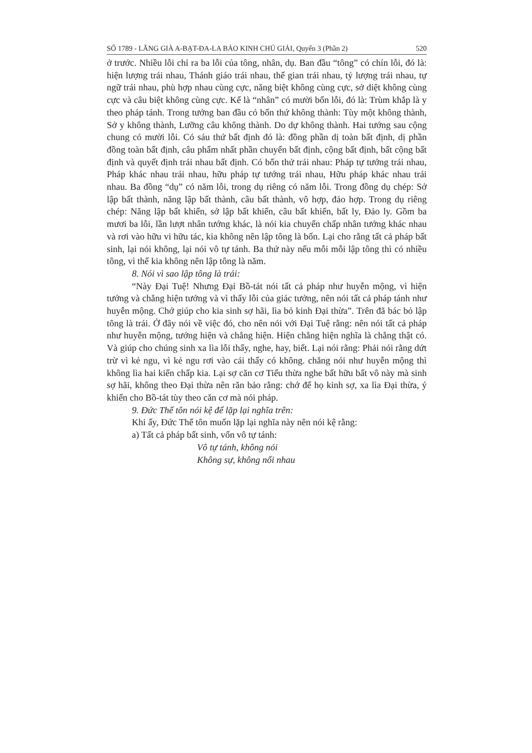SỐ 1789 - LĂNG GIÀ A-BẠT-ĐA-LA BẢO KINH CHÚ GIẢI, Quyển 3 (Phần 2) 520
ở trước. Nhiều lỗi chỉ ra ba lỗi của tông, nhân, dụ. Ban đầu “tông” có chín lỗi, đó là: hiện lượng trái nhau, Thánh giáo trái nhau, thế gian trái nhau, tỷ lượng trái nhau, tự ngữ trái nhau, phù hợp nhau cùng cực, năng biệt không cùng cực, sở diệt không cùng cực và câu biệt không cùng cực. Kế là “nhân” có mười bốn lỗi, đó là: Trùm khắp là y theo pháp tánh. Trong tướng ban đầu có bốn thứ không thành: Tùy một không thành, Sở y không thành, Lưỡng câu không thành. Do dự không thành. Hai tướng sau cộng chung có mười lỗi. Có sáu thứ bất định đó là: đồng phần dị toàn bất định, dị phần đồng toàn bất định, câu phẩm nhất phần chuyển bất định, cộng bất định, bất cộng bất định và quyết định trái nhau bất định. Có bốn thứ trái nhau: Pháp tự tướng trái nhau, Pháp khác nhau trái nhau, hữu pháp tự tướng trái nhau, Hữu pháp khác nhau trái nhau. Ba đồng “dụ” có năm lỗi, trong dụ riêng có năm lỗi. Trong đồng dụ chép: Sở lập bất thành, năng lập bất thành, câu bất thành, vô hợp, đảo hợp. Trong dụ riêng chép: Năng lập bất khiển, sở lập bất khiển, câu bất khiển, bất ly, Đảo ly. Gồm ba mươi ba lỗi, lần lượt nhân tướng khác, là nói kia chuyển chấp nhân tướng khác nhau và rơi vào hữu vi hữu tác, kia không nên lập tông là bốn. Lại cho rằng tất cả pháp bất sinh, lại nói không, lại nói vô tự tánh. Ba thứ này nếu mỗi mỗi lập tông thì có nhiều tông, vì thế kia không nên lập tông là năm.
8. Nói vì sao lập tông là trái:
“Này Đại Tuệ! Nhưng Đại Bồ-tát nói tất cả pháp như huyễn mộng, vì hiện tướng và chẳng hiện tướng và vì thấy lỗi của giác tưởng, nên nói tất cả pháp tánh như huyễn mộng. Chớ giúp cho kia sinh sợ hãi, lìa bỏ kinh Đại thừa”. Trên đã bác bỏ lập tông là trái. Ở đây nói về việc đó, cho nên nói với Đại Tuệ rằng: nên nói tất cả pháp như huyễn mộng, tướng hiện và chẳng hiện. Hiện chẳng hiện nghĩa là chẳng thật có. Và giúp cho chúng sinh xa lìa lỗi thấy, nghe, hay, biết. Lại nói rằng: Phải nói rằng dứt trừ vì kẻ ngu, vì kẻ ngu rơi vào cái thấy có không. chẳng nói như huyễn mộng thì không lìa hai kiến chấp kia. Lại sợ căn cơ Tiểu thừa nghe bất hữu bất vô này mà sinh sợ hãi, không theo Đại thừa nên răn bảo rằng: chớ để họ kinh sợ, xa lìa Đại thừa, ý khiến cho Bồ-tát tùy theo căn cơ mà nói pháp.
9. Đức Thế tôn nói kệ để lặp lại nghĩa trên:
Khi ấy, Đức Thế tôn muốn lặp lại nghĩa này nên nói kệ rằng:
a) Tất cả pháp bất sinh, vốn vô tự tánh:
Vô tự tánh, không nói
Không sự, không nối nhau